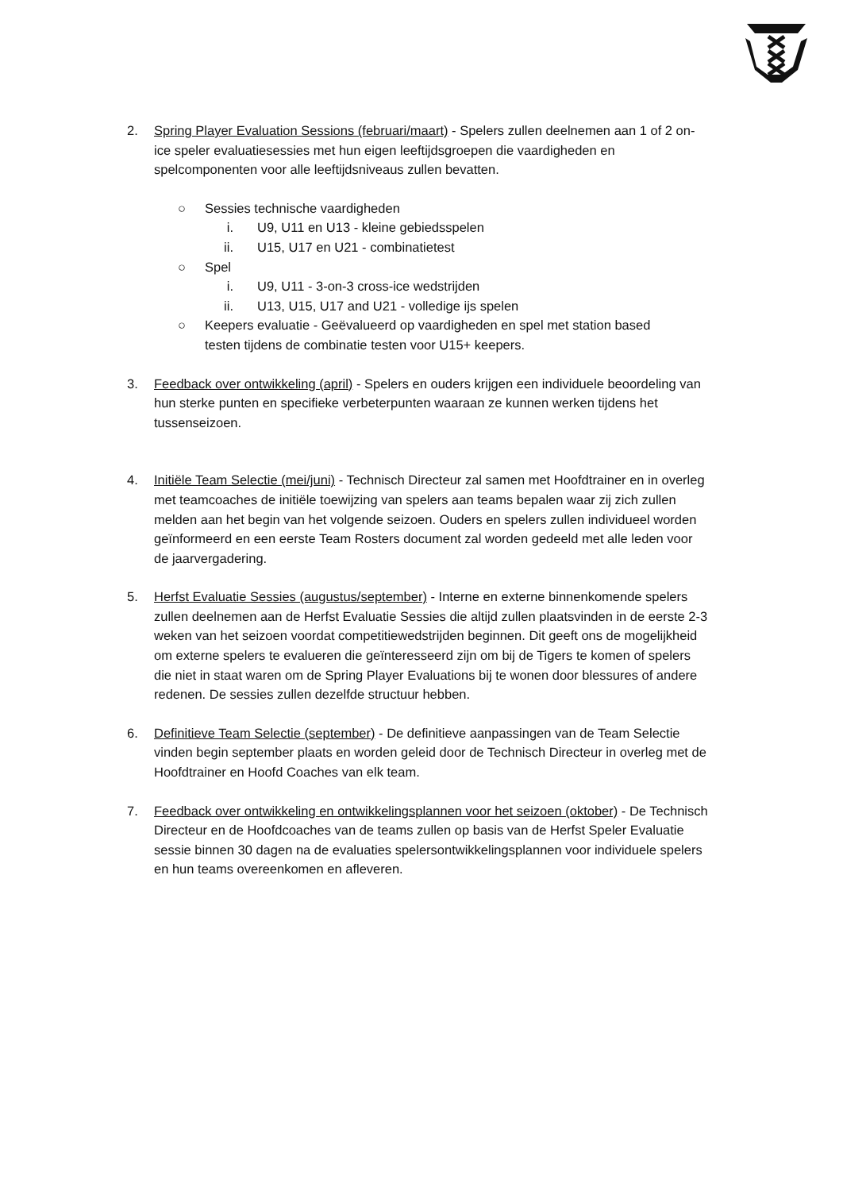2. Spring Player Evaluation Sessions (februari/maart) - Spelers zullen deelnemen aan 1 of 2 on-ice speler evaluatiesessies met hun eigen leeftijdsgroepen die vaardigheden en spelcomponenten voor alle leeftijdsniveaus zullen bevatten.
○ Sessies technische vaardigheden
i. U9, U11 en U13 - kleine gebiedsspelen
ii.
U15, U17 en U21 - combinatietest
○ Spel
i. U9, U11 - 3-on-3 cross-ice wedstrijden
ii.
U13, U15, U17 and U21 - volledige ijs spelen
○ Keepers evaluatie - Geëvalueerd op vaardigheden en spel met station based testen tijdens de combinatie testen voor U15+ keepers.
3. Feedback over ontwikkeling (april) - Spelers en ouders krijgen een individuele beoordeling van hun sterke punten en specifieke verbeterpunten waaraan ze kunnen werken tijdens het tussenseizoen.
4. Initiële Team Selectie (mei/juni) - Technisch Directeur zal samen met Hoofdtrainer en in overleg met teamcoaches de initiële toewijzing van spelers aan teams bepalen waar zij zich zullen melden aan het begin van het volgende seizoen. Ouders en spelers zullen individueel worden geïnformeerd en een eerste Team Rosters document zal worden gedeeld met alle leden voor de jaarvergadering.
5. Herfst Evaluatie Sessies (augustus/september) - Interne en externe binnenkomende spelers zullen deelnemen aan de Herfst Evaluatie Sessies die altijd zullen plaatsvinden in de eerste 2-3 weken van het seizoen voordat competitiewedstrijden beginnen. Dit geeft ons de mogelijkheid om externe spelers te evalueren die geïnteresseerd zijn om bij de Tigers te komen of spelers die niet in staat waren om de Spring Player Evaluations bij te wonen door blessures of andere redenen. De sessies zullen dezelfde structuur hebben.
6. Definitieve Team Selectie (september) - De definitieve aanpassingen van de Team Selectie vinden begin september plaats en worden geleid door de Technisch Directeur in overleg met de Hoofdtrainer en Hoofd Coaches van elk team.
7. Feedback over ontwikkeling en ontwikkelingsplannen voor het seizoen (oktober) - De Technisch Directeur en de Hoofdcoaches van de teams zullen op basis van de Herfst Speler Evaluatie sessie binnen 30 dagen na de evaluaties spelersontwikkelingsplannen voor individuele spelers en hun teams overeenkomen en afleveren.